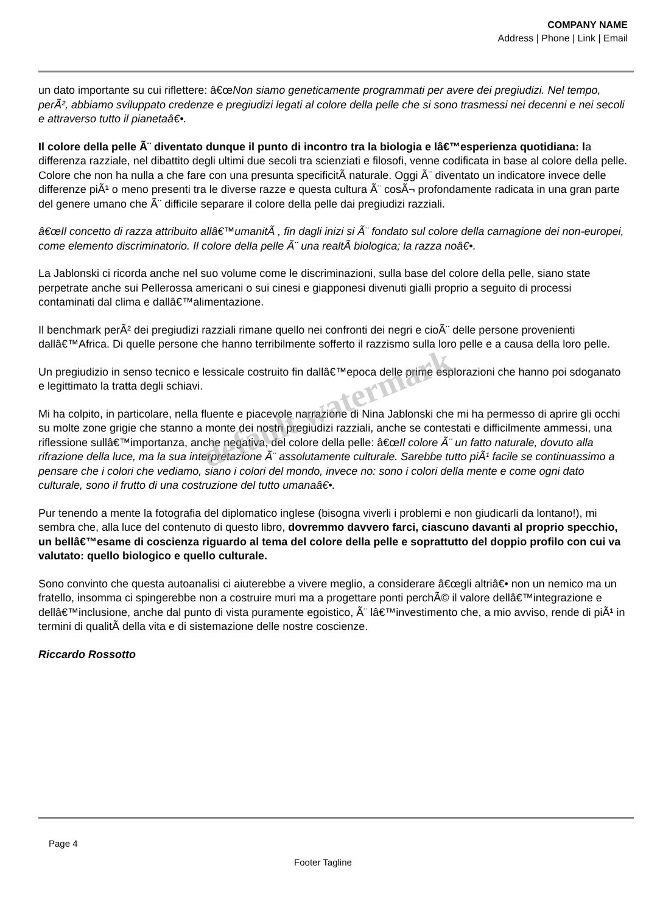COMPANY NAME
Address | Phone | Link | Email
un dato importante su cui riflettere: â€œNon siamo geneticamente programmati per avere dei pregiudizi. Nel tempo, perÃ², abbiamo sviluppato credenze e pregiudizi legati al colore della pelle che si sono trasmessi nei decenni e nei secoli e attraverso tutto il pianetaâ€•.
Il colore della pelle Ã¨ diventato dunque il punto di incontro tra la biologia e lâ€™esperienza quotidiana: la differenza razziale, nel dibattito degli ultimi due secoli tra scienziati e filosofi, venne codificata in base al colore della pelle. Colore che non ha nulla a che fare con una presunta specificitÃ naturale. Oggi Ã¨ diventato un indicatore invece delle differenze piÃ¹ o meno presenti tra le diverse razze e questa cultura Ã¨ cosÃ¬ profondamente radicata in una gran parte del genere umano che Ã¨ difficile separare il colore della pelle dai pregiudizi razziali.
â€œIl concetto di razza attribuito allâ€™umanitÃ , fin dagli inizi si Ã¨ fondato sul colore della carnagione dei non-europei, come elemento discriminatorio. Il colore della pelle Ã¨ una realtÃ biologica; la razza noâ€•.
La Jablonski ci ricorda anche nel suo volume come le discriminazioni, sulla base del colore della pelle, siano state perpetrate anche sui Pellerossa americani o sui cinesi e giapponesi divenuti gialli proprio a seguito di processi contaminati dal clima e dallâ€™alimentazione.
Il benchmark perÃ² dei pregiudizi razziali rimane quello nei confronti dei negri e cioÃ¨ delle persone provenienti dallâ€™Africa. Di quelle persone che hanno terribilmente sofferto il razzismo sulla loro pelle e a causa della loro pelle.
Un pregiudizio in senso tecnico e lessicale costruito fin dallâ€™epoca delle prime esplorazioni che hanno poi sdoganato e legittimato la tratta degli schiavi.
Mi ha colpito, in particolare, nella fluente e piacevole narrazione di Nina Jablonski che mi ha permesso di aprire gli occhi su molte zone grigie che stanno a monte dei nostri pregiudizi razziali, anche se contestati e difficilmente ammessi, una riflessione sullâ€™importanza, anche negativa, del colore della pelle: â€œIl colore Ã¨ un fatto naturale, dovuto alla rifrazione della luce, ma la sua interpretazione Ã¨ assolutamente culturale. Sarebbe tutto piÃ¹ facile se continuassimo a pensare che i colori che vediamo, siano i colori del mondo, invece no: sono i colori della mente e come ogni dato culturale, sono il frutto di una costruzione del tutto umanaâ€•.
Pur tenendo a mente la fotografia del diplomatico inglese (bisogna viverli i problemi e non giudicarli da lontano!), mi sembra che, alla luce del contenuto di questo libro, dovremmo davvero farci, ciascuno davanti al proprio specchio, un bellâ€™esame di coscienza riguardo al tema del colore della pelle e soprattutto del doppio profilo con cui va valutato: quello biologico e quello culturale.
Sono convinto che questa autoanalisi ci aiuterebbe a vivere meglio, a considerare â€œgli altriâ€• non un nemico ma un fratello, insomma ci spingerebbe non a costruire muri ma a progettare ponti perchÃ© il valore dellâ€™integrazione e dellâ€™inclusione, anche dal punto di vista puramente egoistico, Ã¨ lâ€™investimento che, a mio avviso, rende di piÃ¹ in termini di qualitÃ della vita e di sistemazione delle nostre coscienze.
Riccardo Rossotto
default watermark
Page 4
Footer Tagline